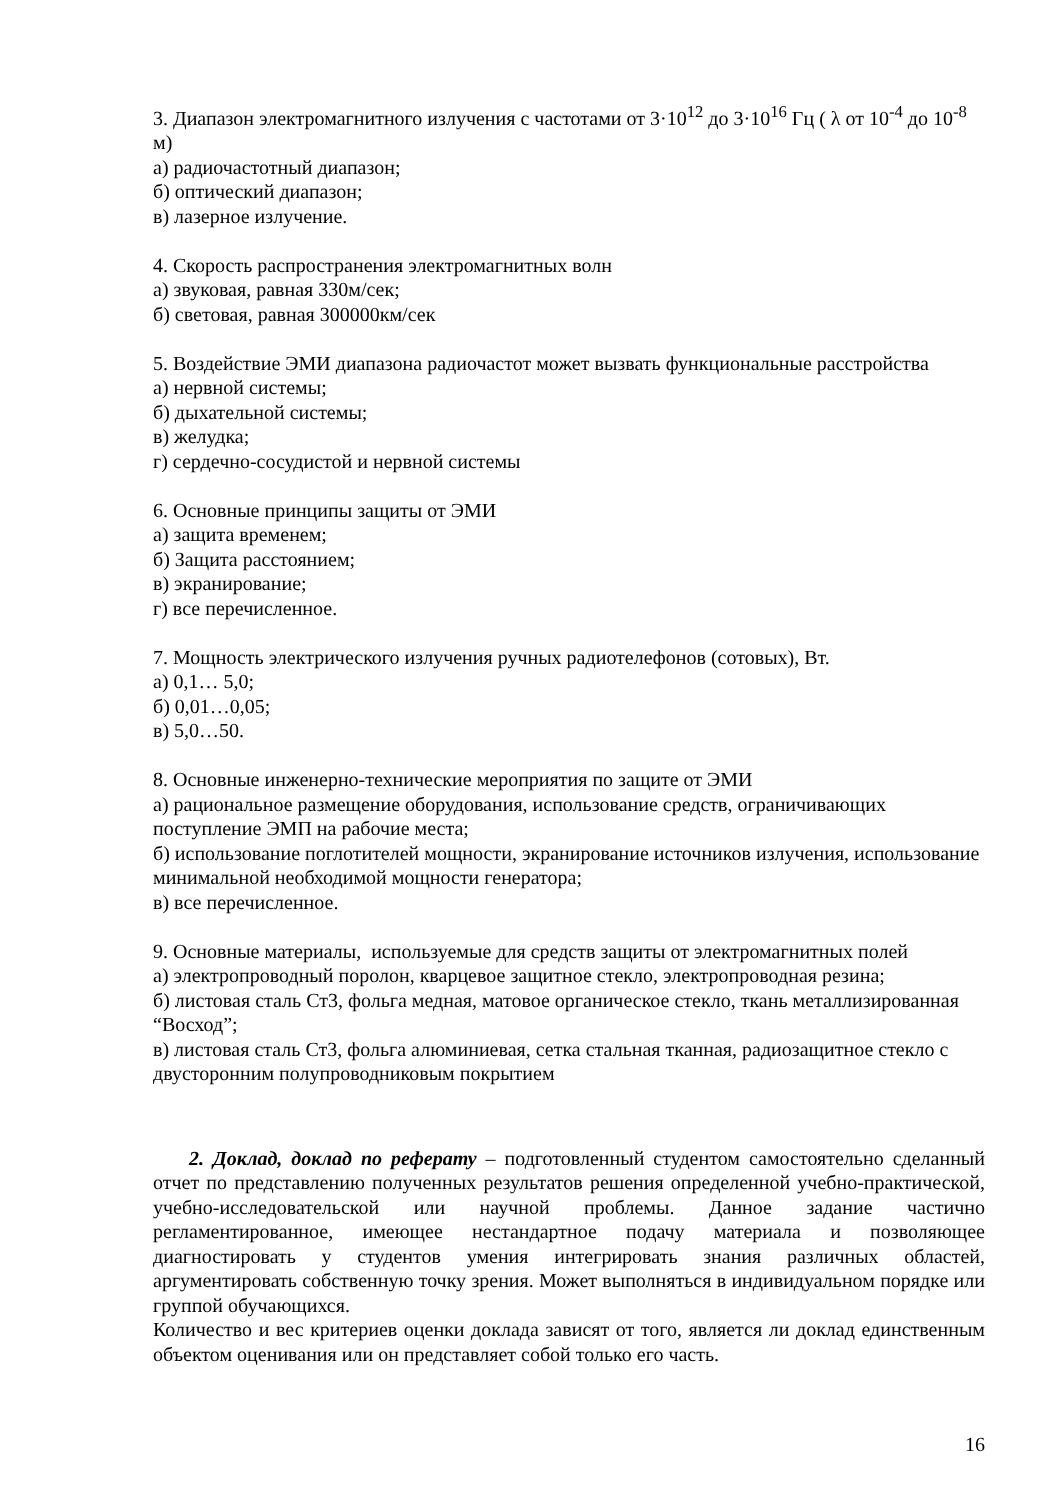3. Диапазон электромагнитного излучения с частотами от 3·10<sup>12</sup> до 3·10<sup>16</sup> Гц ( λ от 10<sup>-4</sup> до 10<sup>-8</sup> м)
а) радиочастотный диапазон;
б) оптический диапазон;
в) лазерное излучение.
4. Скорость распространения электромагнитных волн
а) звуковая, равная 330м/сек;
б) световая, равная 300000км/сек
5. Воздействие ЭМИ диапазона радиочастот может вызвать функциональные расстройства
а) нервной системы;
б) дыхательной системы;
в) желудка;
г) сердечно-сосудистой и нервной системы
6. Основные принципы защиты от ЭМИ
а) защита временем;
б) Защита расстоянием;
в) экранирование;
г) все перечисленное.
7. Мощность электрического излучения ручных радиотелефонов (сотовых), Вт.
а) 0,1… 5,0;
б) 0,01…0,05;
в) 5,0…50.
8. Основные инженерно-технические мероприятия по защите от ЭМИ
а) рациональное размещение оборудования, использование средств, ограничивающих поступление ЭМП на рабочие места;
б) использование поглотителей мощности, экранирование источников излучения, использование минимальной необходимой мощности генератора;
в) все перечисленное.
9. Основные материалы, используемые для средств защиты от электромагнитных полей
а) электропроводный поролон, кварцевое защитное стекло, электропроводная резина;
б) листовая сталь Ст3, фольга медная, матовое органическое стекло, ткань металлизированная “Восход”;
в) листовая сталь Ст3, фольга алюминиевая, сетка стальная тканная, радиозащитное стекло с двусторонним полупроводниковым покрытием
2. Доклад, доклад по реферату – подготовленный студентом самостоятельно сделанный отчет по представлению полученных результатов решения определенной учебно-практической, учебно-исследовательской или научной проблемы. Данное задание частично регламентированное, имеющее нестандартное подачу материала и позволяющее диагностировать у студентов умения интегрировать знания различных областей, аргументировать собственную точку зрения. Может выполняться в индивидуальном порядке или группой обучающихся.
Количество и вес критериев оценки доклада зависят от того, является ли доклад единственным объектом оценивания или он представляет собой только его часть.
16